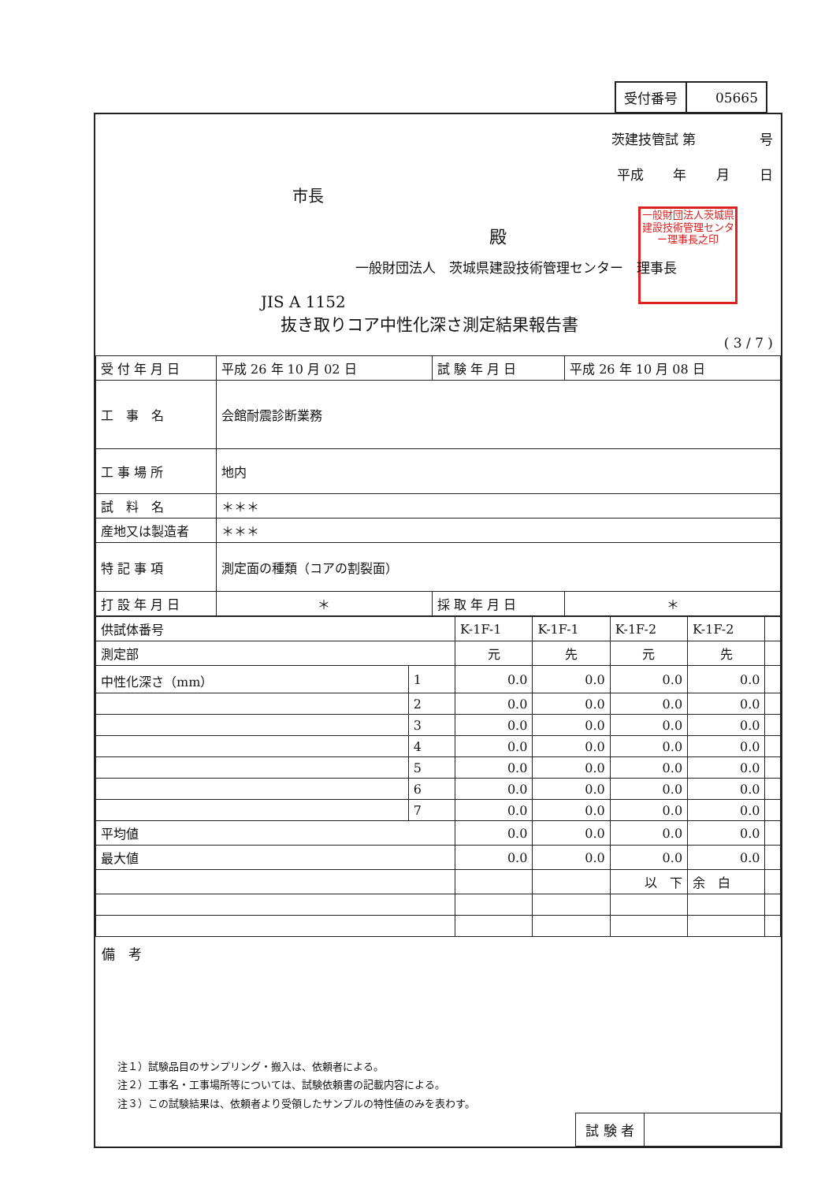| 受付番号 | 05665 |
茨建技管試 第 号
平成 年 月 日
市長
殿 一般財団法人茨城県建設技術管理センター理事長之印
一般財団法人　茨城県建設技術管理センター　理事長
JIS A 1152
抜き取りコア中性化深さ測定結果報告書
( 3 / 7 )
| 受 付 年 月 日 | 平成 26 年 10 月 02 日 | 試 験 年 月 日 | 平成 26 年 10 月 08 日 |
| 工 事 名 | 会館耐震診断業務 | | |
| 工 事 場 所 | 地内 | | |
| 試 料 名 | ＊＊＊ | | |
| 産地又は製造者 | ＊＊＊ | | |
| 特 記 事 項 | 測定面の種類（コアの割裂面） | | |
| 打 設 年 月 日 | ＊ | 採 取 年 月 日 | ＊ |
| 供試体番号 | | K-1F-1 | K-1F-1 | K-1F-2 | K-1F-2 | |
| 測定部 | | 元 | 先 | 元 | 先 | |
| 中性化深さ（mm） | 1 | 0.0 | 0.0 | 0.0 | 0.0 | |
| | 2 | 0.0 | 0.0 | 0.0 | 0.0 | |
| | 3 | 0.0 | 0.0 | 0.0 | 0.0 | |
| | 4 | 0.0 | 0.0 | 0.0 | 0.0 | |
| | 5 | 0.0 | 0.0 | 0.0 | 0.0 | |
| | 6 | 0.0 | 0.0 | 0.0 | 0.0 | |
| | 7 | 0.0 | 0.0 | 0.0 | 0.0 | |
| 平均値 | | 0.0 | 0.0 | 0.0 | 0.0 | |
| 最大値 | | 0.0 | 0.0 | 0.0 | 0.0 | |
| | | | | 以 下 | 余 白 | |
備　考
注１）試験品目のサンプリング・搬入は、依頼者による。
注２）工事名・工事場所等については、試験依頼書の記載内容による。
注３）この試験結果は、依頼者より受領したサンプルの特性値のみを表わす。
| 試 験 者 | |